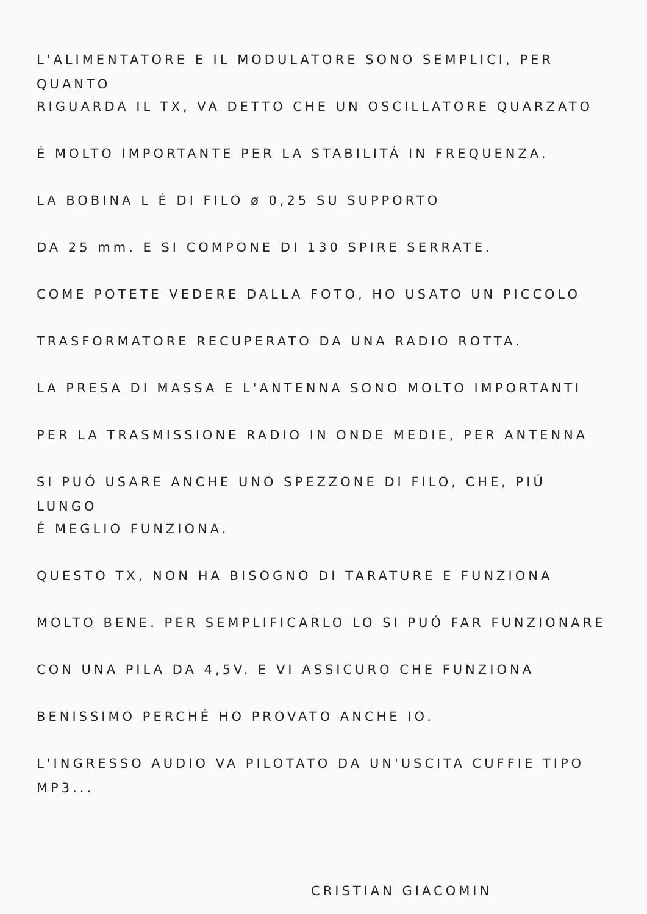L'ALIMENTATORE E IL MODULATORE SONO SEMPLICI, PER QUANTO
RIGUARDA IL TX, VA DETTO CHE UN OSCILLATORE QUARZATO
É MOLTO IMPORTANTE PER LA STABILITÁ IN FREQUENZA.
LA BOBINA L É DI FILO ø 0,25 SU SUPPORTO
DA 25 mm. E SI COMPONE DI 130 SPIRE SERRATE.
COME POTETE VEDERE DALLA FOTO, HO USATO UN PICCOLO
TRASFORMATORE RECUPERATO DA UNA RADIO ROTTA.
LA PRESA DI MASSA E L'ANTENNA SONO MOLTO IMPORTANTI
PER LA TRASMISSIONE RADIO IN ONDE MEDIE, PER ANTENNA
SI PUÓ USARE ANCHE UNO SPEZZONE DI FILO, CHE, PIÚ LUNGO
É MEGLIO FUNZIONA.
QUESTO TX, NON HA BISOGNO DI TARATURE E FUNZIONA
MOLTO BENE. PER SEMPLIFICARLO LO SI PUÓ FAR FUNZIONARE
CON UNA PILA DA 4,5V. E VI ASSICURO CHE FUNZIONA
BENISSIMO PERCHÉ HO PROVATO ANCHE IO.
L'INGRESSO AUDIO VA PILOTATO DA UN'USCITA CUFFIE TIPO MP3...
CRISTIAN GIACOMIN